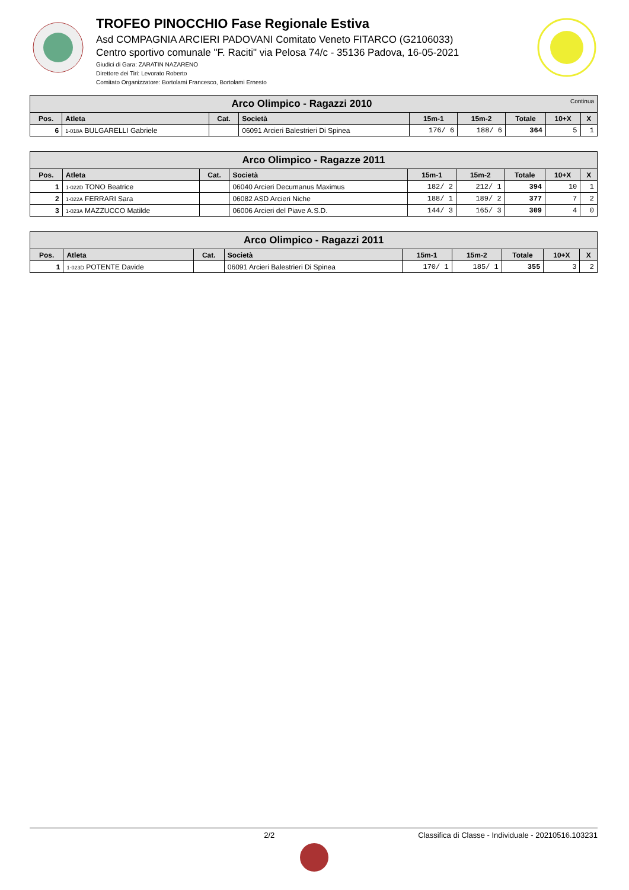TROFEO PINOCCHIO Fase Regionale Estiva
Asd COMPAGNIA ARCIERI PADOVANI Comitato Veneto FITARCO (G2106033)
Centro sportivo comunale "F. Raciti" via Pelosa 74/c - 35136 Padova, 16-05-2021
Giudici di Gara: ZARATIN NAZARENO
Direttore dei Tiri: Levorato Roberto
Comitato Organizzatore: Bortolami Francesco, Bortolami Ernesto
| Arco Olimpico - Ragazzi 2010 Continua | | | | | | | | |
| --- | --- | --- | --- | --- | --- | --- | --- | --- |
| Pos. | Atleta | Cat. | Società | 15m-1 | 15m-2 | Totale | 10+X | X |
| 6 | 1-018A BULGARELLI Gabriele | | 06091 Arcieri Balestrieri Di Spinea | 176/ 6 | 188/ 6 | 364 | 5 | 1 |
| Arco Olimpico - Ragazze 2011 | | | | | | | | |
| --- | --- | --- | --- | --- | --- | --- | --- | --- |
| Pos. | Atleta | Cat. | Società | 15m-1 | 15m-2 | Totale | 10+X | X |
| 1 | 1-022D TONO Beatrice | | 06040 Arcieri Decumanus Maximus | 182/ 2 | 212/ 1 | 394 | 10 | 1 |
| 2 | 1-022A FERRARI Sara | | 06082 ASD Arcieri Niche | 188/ 1 | 189/ 2 | 377 | 7 | 2 |
| 3 | 1-023A MAZZUCCO Matilde | | 06006 Arcieri del Piave A.S.D. | 144/ 3 | 165/ 3 | 309 | 4 | 0 |
| Arco Olimpico - Ragazzi 2011 | | | | | | | | |
| --- | --- | --- | --- | --- | --- | --- | --- | --- |
| Pos. | Atleta | Cat. | Società | 15m-1 | 15m-2 | Totale | 10+X | X |
| 1 | 1-023D POTENTE Davide | | 06091 Arcieri Balestrieri Di Spinea | 170/ 1 | 185/ 1 | 355 | 3 | 2 |
2/2 Classifica di Classe - Individuale - 20210516.103231